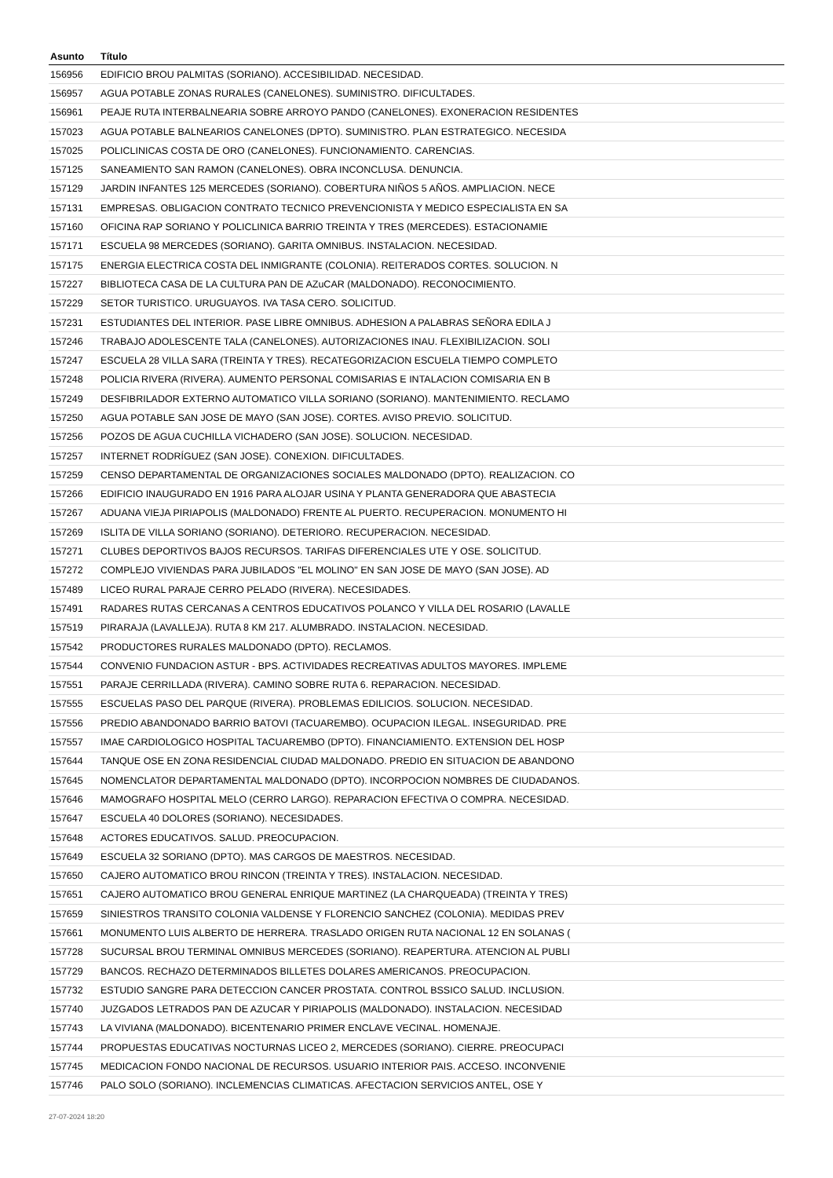| Asunto | Título |
| --- | --- |
| 156956 | EDIFICIO BROU PALMITAS (SORIANO). ACCESIBILIDAD. NECESIDAD. |
| 156957 | AGUA POTABLE ZONAS RURALES (CANELONES). SUMINISTRO. DIFICULTADES. |
| 156961 | PEAJE RUTA INTERBALNEARIA SOBRE ARROYO PANDO (CANELONES). EXONERACION RESIDENTES |
| 157023 | AGUA POTABLE BALNEARIOS CANELONES (DPTO). SUMINISTRO. PLAN ESTRATEGICO. NECESIDA |
| 157025 | POLICLINICAS COSTA DE ORO (CANELONES). FUNCIONAMIENTO. CARENCIAS. |
| 157125 | SANEAMIENTO SAN RAMON (CANELONES). OBRA INCONCLUSA. DENUNCIA. |
| 157129 | JARDIN INFANTES 125 MERCEDES (SORIANO). COBERTURA NIÑOS 5 AÑOS. AMPLIACION. NECE |
| 157131 | EMPRESAS. OBLIGACION CONTRATO TECNICO PREVENCIONISTA Y MEDICO ESPECIALISTA EN SA |
| 157160 | OFICINA RAP SORIANO Y POLICLINICA BARRIO TREINTA Y TRES (MERCEDES). ESTACIONAMIE |
| 157171 | ESCUELA 98 MERCEDES (SORIANO). GARITA OMNIBUS. INSTALACION. NECESIDAD. |
| 157175 | ENERGIA ELECTRICA COSTA DEL INMIGRANTE (COLONIA). REITERADOS CORTES. SOLUCION. N |
| 157227 | BIBLIOTECA CASA DE LA CULTURA PAN DE AZuCAR (MALDONADO). RECONOCIMIENTO. |
| 157229 | SETOR TURISTICO. URUGUAYOS. IVA TASA CERO. SOLICITUD. |
| 157231 | ESTUDIANTES DEL INTERIOR. PASE LIBRE OMNIBUS. ADHESION A PALABRAS SEÑORA EDILA J |
| 157246 | TRABAJO ADOLESCENTE TALA (CANELONES). AUTORIZACIONES INAU. FLEXIBILIZACION. SOLI |
| 157247 | ESCUELA 28 VILLA SARA (TREINTA Y TRES). RECATEGORIZACION ESCUELA TIEMPO COMPLETO |
| 157248 | POLICIA RIVERA (RIVERA). AUMENTO PERSONAL COMISARIAS E INTALACION COMISARIA EN B |
| 157249 | DESFIBRILADOR EXTERNO AUTOMATICO VILLA SORIANO (SORIANO). MANTENIMIENTO. RECLAMO |
| 157250 | AGUA POTABLE SAN JOSE DE MAYO (SAN JOSE). CORTES. AVISO PREVIO. SOLICITUD. |
| 157256 | POZOS DE AGUA CUCHILLA VICHADERO (SAN JOSE). SOLUCION. NECESIDAD. |
| 157257 | INTERNET RODRÍGUEZ (SAN JOSE). CONEXION. DIFICULTADES. |
| 157259 | CENSO DEPARTAMENTAL DE ORGANIZACIONES SOCIALES MALDONADO (DPTO). REALIZACION. CO |
| 157266 | EDIFICIO INAUGURADO EN 1916 PARA ALOJAR USINA Y PLANTA GENERADORA QUE ABASTECIA |
| 157267 | ADUANA VIEJA PIRIAPOLIS (MALDONADO) FRENTE AL PUERTO. RECUPERACION. MONUMENTO HI |
| 157269 | ISLITA DE VILLA SORIANO (SORIANO). DETERIORO. RECUPERACION. NECESIDAD. |
| 157271 | CLUBES DEPORTIVOS BAJOS RECURSOS. TARIFAS DIFERENCIALES UTE Y OSE. SOLICITUD. |
| 157272 | COMPLEJO VIVIENDAS PARA JUBILADOS "EL MOLINO" EN SAN JOSE DE MAYO (SAN JOSE). AD |
| 157489 | LICEO RURAL PARAJE CERRO PELADO (RIVERA). NECESIDADES. |
| 157491 | RADARES RUTAS CERCANAS A CENTROS EDUCATIVOS POLANCO Y VILLA DEL ROSARIO (LAVALLE |
| 157519 | PIRARAJA (LAVALLEJA). RUTA 8 KM 217. ALUMBRADO. INSTALACION. NECESIDAD. |
| 157542 | PRODUCTORES RURALES MALDONADO (DPTO). RECLAMOS. |
| 157544 | CONVENIO FUNDACION ASTUR - BPS. ACTIVIDADES RECREATIVAS ADULTOS MAYORES. IMPLEME |
| 157551 | PARAJE CERRILLADA (RIVERA). CAMINO SOBRE RUTA 6. REPARACION. NECESIDAD. |
| 157555 | ESCUELAS PASO DEL PARQUE (RIVERA). PROBLEMAS EDILICIOS. SOLUCION. NECESIDAD. |
| 157556 | PREDIO ABANDONADO BARRIO BATOVI (TACUAREMBO). OCUPACION ILEGAL. INSEGURIDAD. PRE |
| 157557 | IMAE CARDIOLOGICO HOSPITAL TACUAREMBO (DPTO). FINANCIAMIENTO. EXTENSION DEL HOSP |
| 157644 | TANQUE OSE EN ZONA RESIDENCIAL CIUDAD MALDONADO. PREDIO EN SITUACION DE ABANDONO |
| 157645 | NOMENCLATOR DEPARTAMENTAL MALDONADO (DPTO). INCORPOCION NOMBRES DE CIUDADANOS. |
| 157646 | MAMOGRAFO HOSPITAL MELO (CERRO LARGO). REPARACION EFECTIVA O COMPRA. NECESIDAD. |
| 157647 | ESCUELA 40 DOLORES (SORIANO). NECESIDADES. |
| 157648 | ACTORES EDUCATIVOS. SALUD. PREOCUPACION. |
| 157649 | ESCUELA 32 SORIANO (DPTO). MAS CARGOS DE MAESTROS. NECESIDAD. |
| 157650 | CAJERO AUTOMATICO BROU RINCON (TREINTA Y TRES). INSTALACION. NECESIDAD. |
| 157651 | CAJERO AUTOMATICO BROU GENERAL ENRIQUE MARTINEZ (LA CHARQUEADA) (TREINTA Y TRES) |
| 157659 | SINIESTROS TRANSITO COLONIA VALDENSE Y FLORENCIO SANCHEZ (COLONIA). MEDIDAS PREV |
| 157661 | MONUMENTO LUIS ALBERTO DE HERRERA. TRASLADO ORIGEN RUTA NACIONAL 12 EN SOLANAS ( |
| 157728 | SUCURSAL BROU TERMINAL OMNIBUS MERCEDES (SORIANO). REAPERTURA. ATENCION AL PUBLI |
| 157729 | BANCOS. RECHAZO DETERMINADOS BILLETES DOLARES AMERICANOS. PREOCUPACION. |
| 157732 | ESTUDIO SANGRE PARA DETECCION CANCER PROSTATA. CONTROL BSSICO SALUD. INCLUSION. |
| 157740 | JUZGADOS LETRADOS PAN DE AZUCAR Y PIRIAPOLIS (MALDONADO). INSTALACION. NECESIDAD |
| 157743 | LA VIVIANA (MALDONADO). BICENTENARIO PRIMER ENCLAVE VECINAL. HOMENAJE. |
| 157744 | PROPUESTAS EDUCATIVAS NOCTURNAS LICEO 2, MERCEDES (SORIANO). CIERRE. PREOCUPACI |
| 157745 | MEDICACION FONDO NACIONAL DE RECURSOS. USUARIO INTERIOR PAIS. ACCESO. INCONVENIE |
| 157746 | PALO SOLO (SORIANO). INCLEMENCIAS CLIMATICAS. AFECTACION SERVICIOS ANTEL, OSE Y |
27-07-2024 18:20